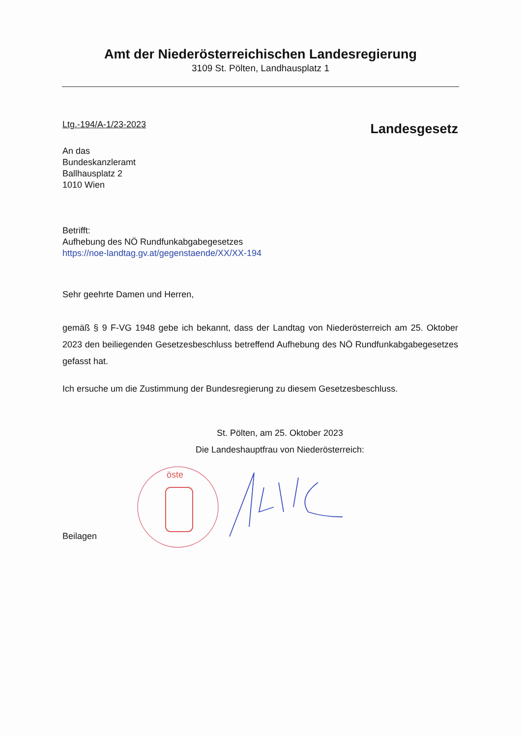Amt der Niederösterreichischen Landesregierung
3109 St. Pölten, Landhausplatz 1
Ltg.-194/A-1/23-2023 Landesgesetz
An das
Bundeskanzleramt
Ballhausplatz 2
1010 Wien
Betrifft:
Aufhebung des NÖ Rundfunkabgabegesetzes
https://noe-landtag.gv.at/gegenstaende/XX/XX-194
Sehr geehrte Damen und Herren,
gemäß § 9 F-VG 1948 gebe ich bekannt, dass der Landtag von Niederösterreich am 25. Oktober 2023 den beiliegenden Gesetzesbeschluss betreffend Aufhebung des NÖ Rundfunkabgabegesetzes gefasst hat.
Ich ersuche um die Zustimmung der Bundesregierung zu diesem Gesetzesbeschluss.
St. Pölten, am 25. Oktober 2023
Die Landeshauptfrau von Niederösterreich:
Beilagen
öste